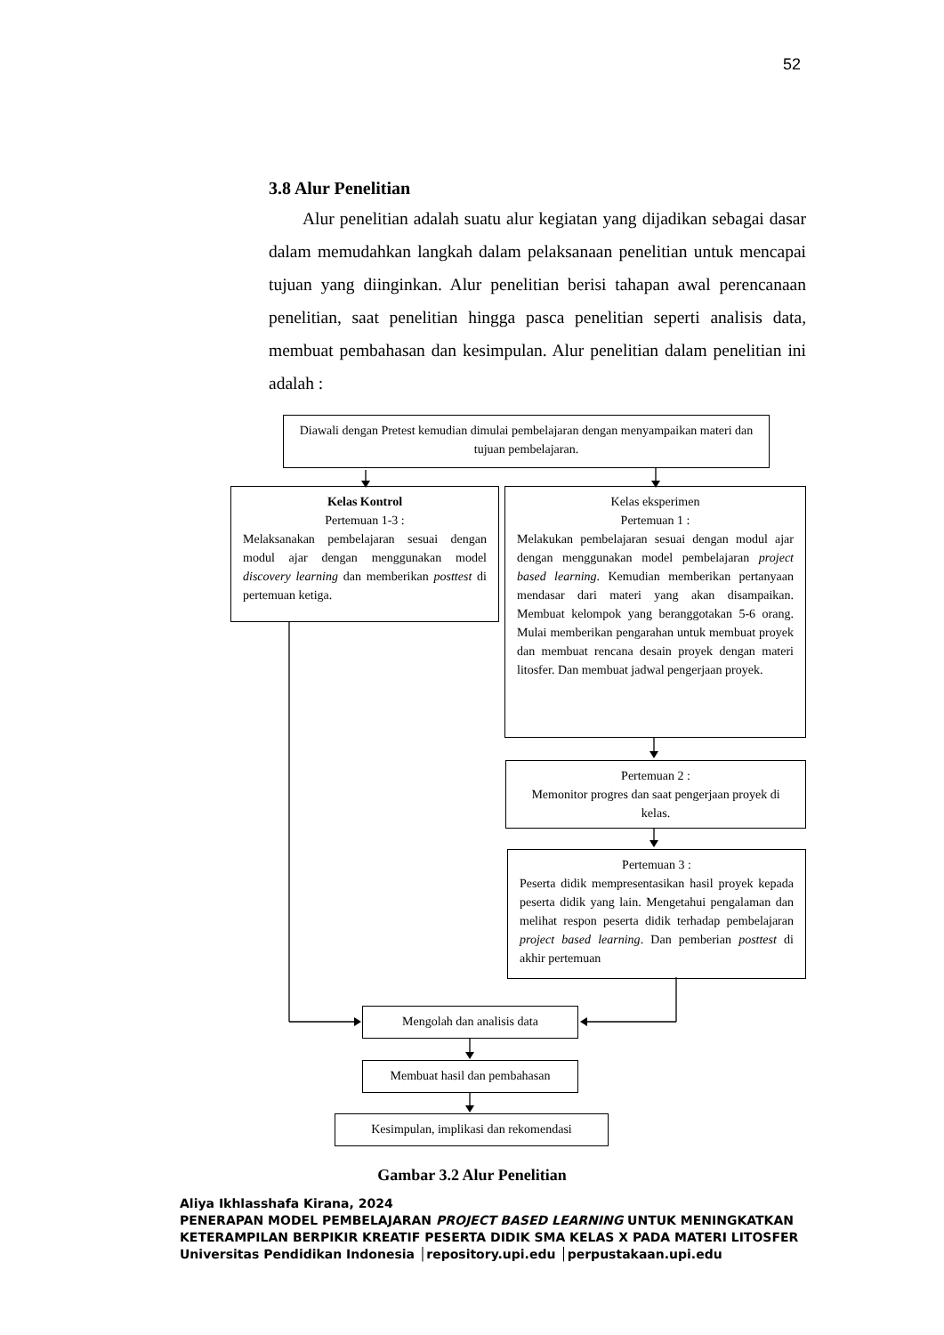52
3.8 Alur Penelitian
Alur penelitian adalah suatu alur kegiatan yang dijadikan sebagai dasar dalam memudahkan langkah dalam pelaksanaan penelitian untuk mencapai tujuan yang diinginkan. Alur penelitian berisi tahapan awal perencanaan penelitian, saat penelitian hingga pasca penelitian seperti analisis data, membuat pembahasan dan kesimpulan. Alur penelitian dalam penelitian ini adalah :
Diawali dengan Pretest kemudian dimulai pembelajaran dengan menyampaikan materi dan tujuan pembelajaran.
Kelas Kontrol
Pertemuan 1-3 :
Melaksanakan pembelajaran sesuai dengan modul ajar dengan menggunakan model discovery learning dan memberikan posttest di pertemuan ketiga.
Kelas eksperimen
Pertemuan 1 :
Melakukan pembelajaran sesuai dengan modul ajar dengan menggunakan model pembelajaran project based learning. Kemudian memberikan pertanyaan mendasar dari materi yang akan disampaikan. Membuat kelompok yang beranggotakan 5-6 orang. Mulai memberikan pengarahan untuk membuat proyek dan membuat rencana desain proyek dengan materi litosfer. Dan membuat jadwal pengerjaan proyek.
Pertemuan 2 :
Memonitor progres dan saat pengerjaan proyek di kelas.
Pertemuan 3 :
Peserta didik mempresentasikan hasil proyek kepada peserta didik yang lain. Mengetahui pengalaman dan melihat respon peserta didik terhadap pembelajaran project based learning. Dan pemberian posttest di akhir pertemuan
Mengolah dan analisis data
Membuat hasil dan pembahasan
Kesimpulan, implikasi dan rekomendasi
Gambar 3.2 Alur Penelitian
Aliya Ikhlasshafa Kirana, 2024
PENERAPAN MODEL PEMBELAJARAN PROJECT BASED LEARNING UNTUK MENINGKATKAN
KETERAMPILAN BERPIKIR KREATIF PESERTA DIDIK SMA KELAS X PADA MATERI LITOSFER
Universitas Pendidikan Indonesia │repository.upi.edu │perpustakaan.upi.edu